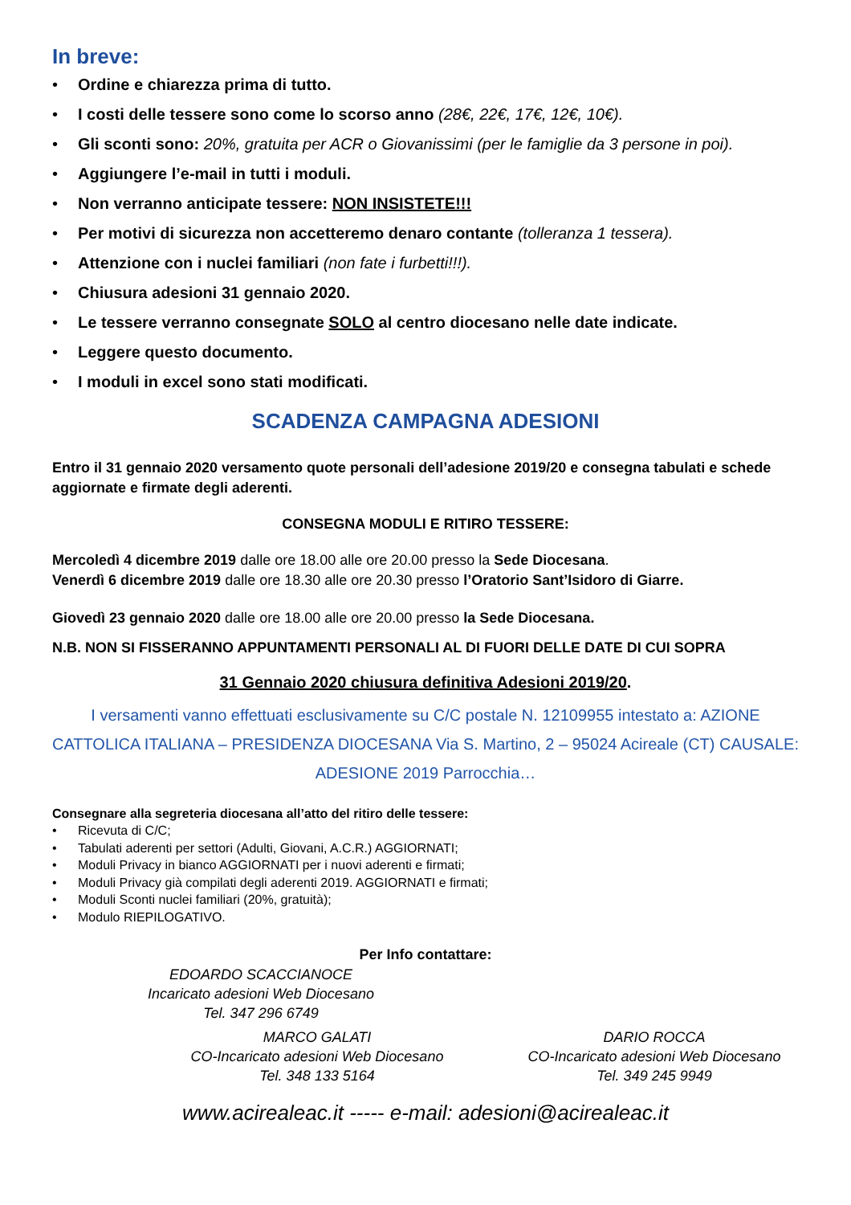In breve:
• Ordine e chiarezza prima di tutto.
• I costi delle tessere sono come lo scorso anno (28€, 22€, 17€, 12€, 10€).
• Gli sconti sono: 20%, gratuita per ACR o Giovanissimi (per le famiglie da 3 persone in poi).
• Aggiungere l’e-mail in tutti i moduli.
• Non verranno anticipate tessere: NON INSISTETE!!!
• Per motivi di sicurezza non accetteremo denaro contante (tolleranza 1 tessera).
• Attenzione con i nuclei familiari (non fate i furbetti!!!).
• Chiusura adesioni 31 gennaio 2020.
• Le tessere verranno consegnate SOLO al centro diocesano nelle date indicate.
• Leggere questo documento.
• I moduli in excel sono stati modificati.
SCADENZA CAMPAGNA ADESIONI
Entro il 31 gennaio 2020 versamento quote personali dell’adesione 2019/20 e consegna tabulati e schede aggiornate e firmate degli aderenti.
CONSEGNA MODULI E RITIRO TESSERE:
Mercoledì 4 dicembre 2019 dalle ore 18.00 alle ore 20.00 presso la Sede Diocesana.
Venerdì 6 dicembre 2019 dalle ore 18.30 alle ore 20.30 presso l’Oratorio Sant’Isidoro di Giarre.
Giovedì 23 gennaio 2020 dalle ore 18.00 alle ore 20.00 presso la Sede Diocesana.
N.B. NON SI FISSERANNO APPUNTAMENTI PERSONALI AL DI FUORI DELLE DATE DI CUI SOPRA
31 Gennaio 2020 chiusura definitiva Adesioni 2019/20.
I versamenti vanno effettuati esclusivamente su C/C postale N. 12109955 intestato a: AZIONE CATTOLICA ITALIANA – PRESIDENZA DIOCESANA Via S. Martino, 2 – 95024 Acireale (CT) CAUSALE: ADESIONE 2019 Parrocchia…
Consegnare alla segreteria diocesana all’atto del ritiro delle tessere:
• Ricevuta di C/C;
• Tabulati aderenti per settori (Adulti, Giovani, A.C.R.) AGGIORNATI;
• Moduli Privacy in bianco AGGIORNATI per i nuovi aderenti e firmati;
• Moduli Privacy già compilati degli aderenti 2019. AGGIORNATI e firmati;
• Moduli Sconti nuclei familiari (20%, gratuità);
• Modulo RIEPILOGATIVO.
Per Info contattare:
EDOARDO SCACCIANOCE
Incaricato adesioni Web Diocesano
Tel. 347 296 6749
MARCO GALATI
CO-Incaricato adesioni Web Diocesano
Tel. 348 133 5164
DARIO ROCCA
CO-Incaricato adesioni Web Diocesano
Tel. 349 245 9949
www.acirealeac.it ----- e-mail: adesioni@acirealeac.it